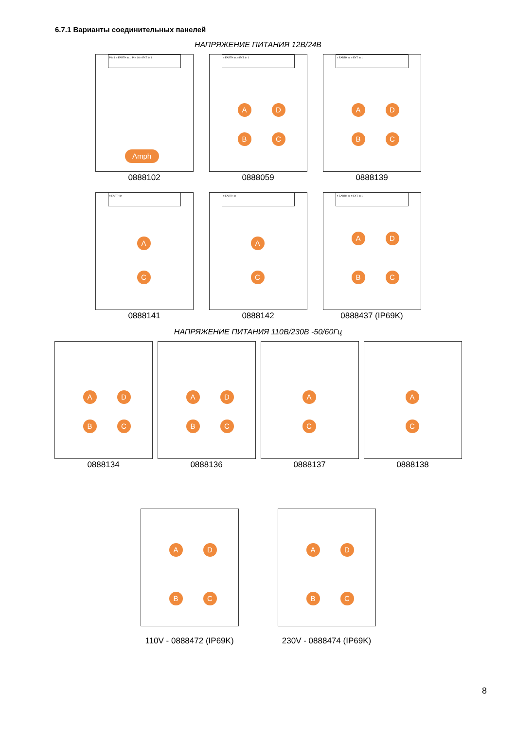6.7.1 Варианты соединительных панелей
НАПРЯЖЕНИЕ ПИТАНИЯ 12В/24В
PIN 1 = EARTH in ... PIN 16 = EXT. in 1
Amph
0888102
= EARTH in; = EXT. in 1
A D
B C
0888059
= EARTH in; = EXT. in 1
A D
B C
0888139
= EARTH in
A
C
0888141
= EARTH in
A
C
0888142
= EARTH in; = EXT. in 1
A D
B C
0888437 (IP69K)
НАПРЯЖЕНИЕ ПИТАНИЯ 110В/230В -50/60Гц
A D
B C
0888134
A D
B C
0888136
A
C
0888137
A
C
0888138
A D
B C
110V - 0888472 (IP69K)
A D
B C
230V - 0888474 (IP69K)
8